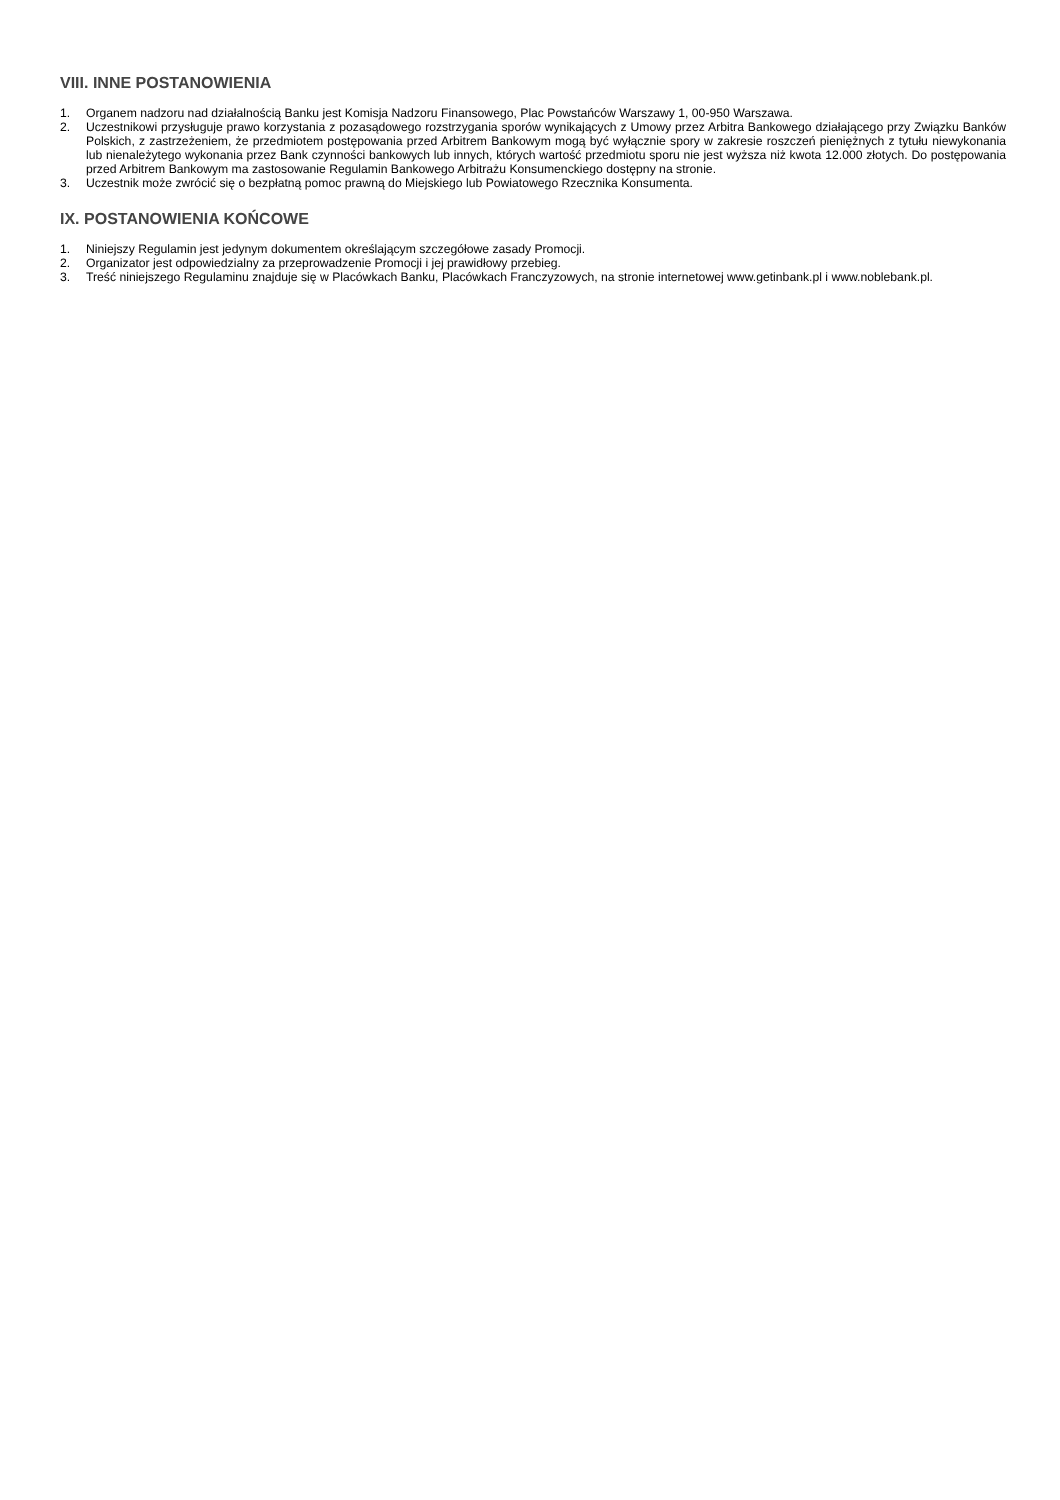VIII. INNE POSTANOWIENIA
1. Organem nadzoru nad działalnością Banku jest Komisja Nadzoru Finansowego, Plac Powstańców Warszawy 1, 00-950 Warszawa.
2. Uczestnikowi przysługuje prawo korzystania z pozasądowego rozstrzygania sporów wynikających z Umowy przez Arbitra Bankowego działającego przy Związku Banków Polskich, z zastrzeżeniem, że przedmiotem postępowania przed Arbitrem Bankowym mogą być wyłącznie spory w zakresie roszczeń pieniężnych z tytułu niewykonania lub nienależytego wykonania przez Bank czynności bankowych lub innych, których wartość przedmiotu sporu nie jest wyższa niż kwota 12.000 złotych. Do postępowania przed Arbitrem Bankowym ma zastosowanie Regulamin Bankowego Arbitrażu Konsumenckiego dostępny na stronie.
3. Uczestnik może zwrócić się o bezpłatną pomoc prawną do Miejskiego lub Powiatowego Rzecznika Konsumenta.
IX. POSTANOWIENIA KOŃCOWE
1. Niniejszy Regulamin jest jedynym dokumentem określającym szczegółowe zasady Promocji.
2. Organizator jest odpowiedzialny za przeprowadzenie Promocji i jej prawidłowy przebieg.
3. Treść niniejszego Regulaminu znajduje się w Placówkach Banku, Placówkach Franczyzowych, na stronie internetowej www.getinbank.pl i www.noblebank.pl.